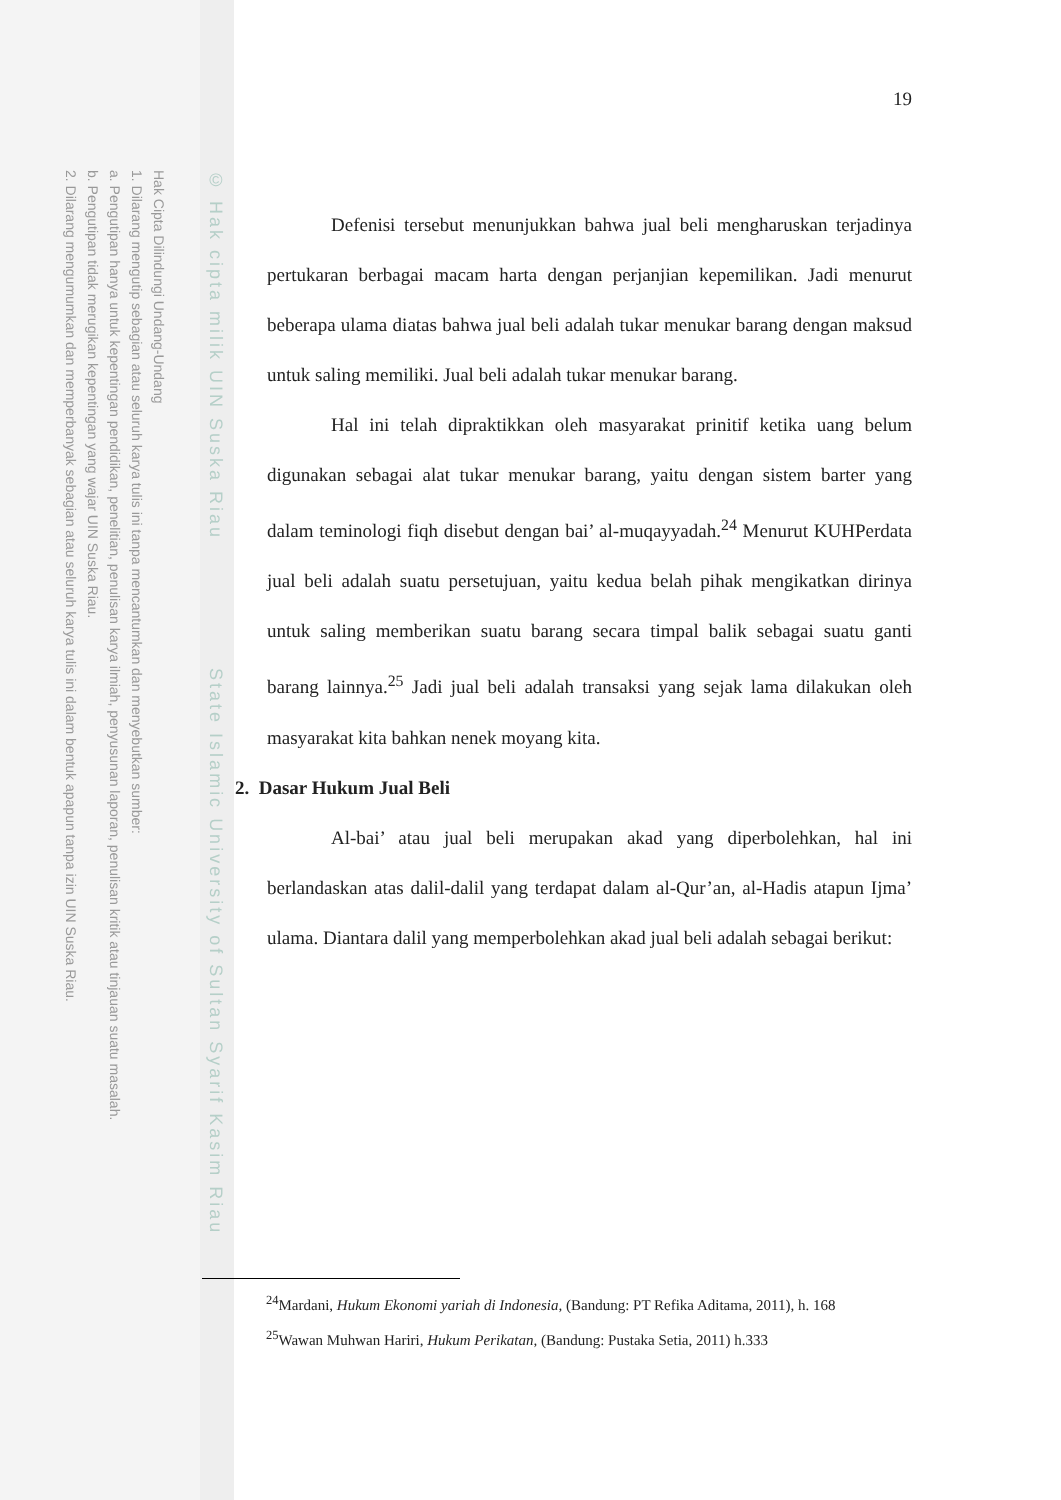Hak Cipta Dilindungi Undang-Undang
1. Dilarang mengutip sebagian atau seluruh karya tulis ini tanpa mencantumkan dan menyebutkan sumber:
a. Pengutipan hanya untuk kepentingan pendidikan, penelitian, penulisan karya ilmiah, penyusunan laporan, penulisan kritik atau tinjauan suatu masalah.
b. Pengutipan tidak merugikan kepentingan yang wajar UIN Suska Riau.
2. Dilarang mengumumkan dan memperbanyak sebagian atau seluruh karya tulis ini dalam bentuk apapun tanpa izin UIN Suska Riau.
© Hak cipta milik UIN Suska Riau State Islamic University of Sultan Syarif Kasim Riau
19
Defenisi tersebut menunjukkan bahwa jual beli mengharuskan terjadinya pertukaran berbagai macam harta dengan perjanjian kepemilikan. Jadi menurut beberapa ulama diatas bahwa jual beli adalah tukar menukar barang dengan maksud untuk saling memiliki. Jual beli adalah tukar menukar barang.
Hal ini telah dipraktikkan oleh masyarakat prinitif ketika uang belum digunakan sebagai alat tukar menukar barang, yaitu dengan sistem barter yang dalam teminologi fiqh disebut dengan bai’ al-muqayyadah.<sup>24</sup> Menurut KUHPerdata jual beli adalah suatu persetujuan, yaitu kedua belah pihak mengikatkan dirinya untuk saling memberikan suatu barang secara timpal balik sebagai suatu ganti barang lainnya.<sup>25</sup> Jadi jual beli adalah transaksi yang sejak lama dilakukan oleh masyarakat kita bahkan nenek moyang kita.
2. Dasar Hukum Jual Beli
Al-bai’ atau jual beli merupakan akad yang diperbolehkan, hal ini berlandaskan atas dalil-dalil yang terdapat dalam al-Qur’an, al-Hadis atapun Ijma’ ulama. Diantara dalil yang memperbolehkan akad jual beli adalah sebagai berikut:
<sup>24</sup> Mardani, Hukum Ekonomi yariah di Indonesia, (Bandung: PT Refika Aditama, 2011), h. 168
<sup>25</sup> Wawan Muhwan Hariri, Hukum Perikatan, (Bandung: Pustaka Setia, 2011) h.333